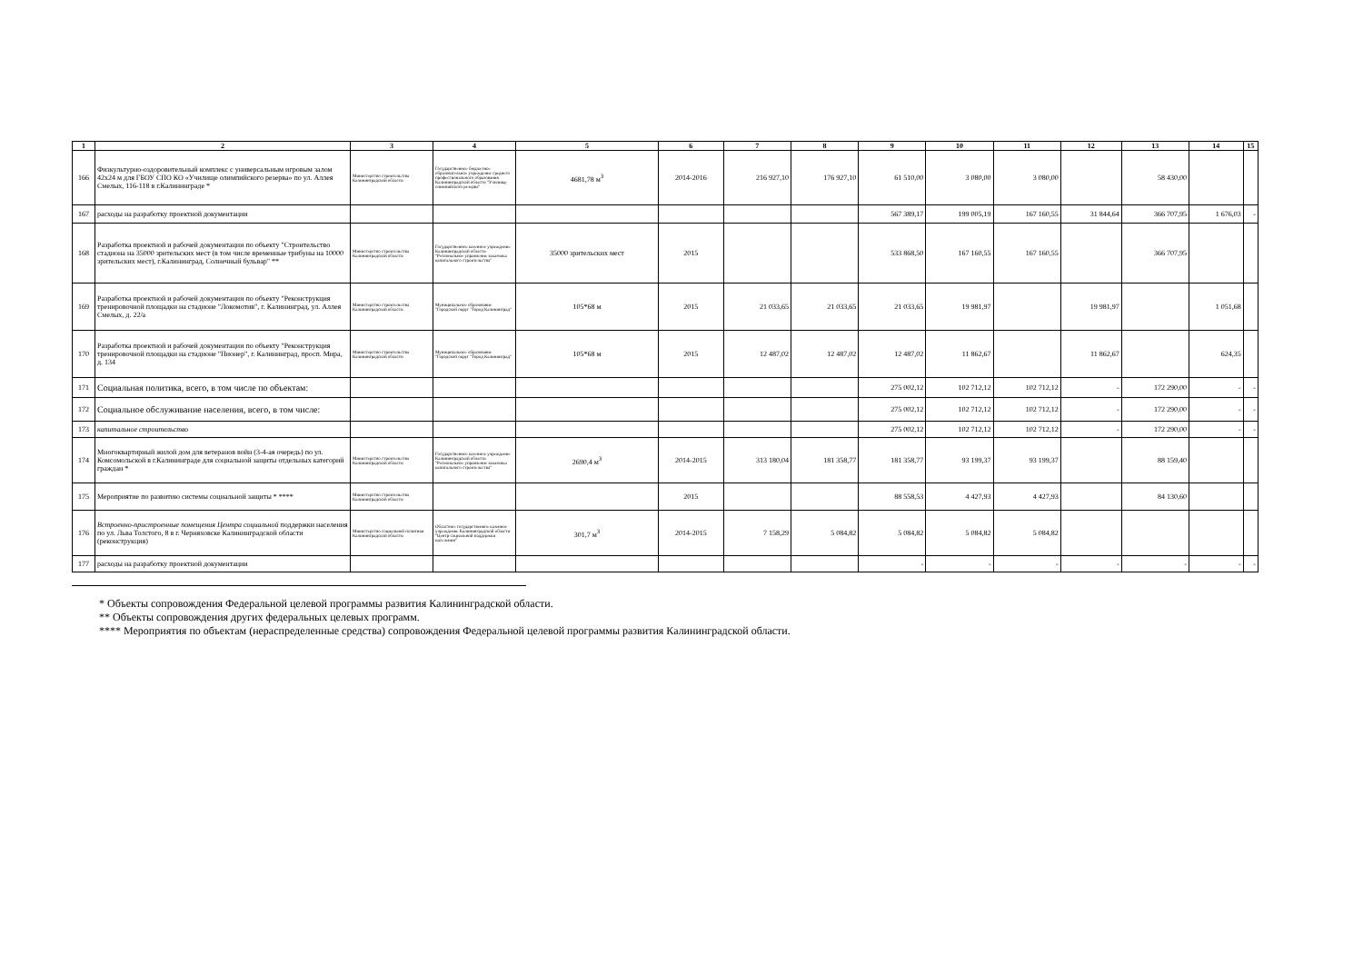| 1 | 2 | 3 | 4 | 5 | 6 | 7 | 8 | 9 | 10 | 11 | 12 | 13 | 14 | 15 |
| --- | --- | --- | --- | --- | --- | --- | --- | --- | --- | --- | --- | --- | --- | --- |
| 166 | Физкультурно-оздоровительный комплекс с универсальным игровым залом 42х24 м для ГБОУ СПО КО «Училище олимпийского резерва» по ул. Аллея Смелых, 116-118 в г.Калининграде * | Министерство строительства Калининградской области | Государственное бюджетное образовательное учреждение среднего профессионального образования Калининградской области "Училище олимпийского резерва" | 4681,78 м<sup>3</sup> | 2014-2016 | 216 927,10 | 176 927,10 | 61 510,00 | 3 080,00 | 3 080,00 | | 58 430,00 | | |
| 167 | расходы на разработку проектной документации | | | | | | | 567 389,17 | 199 005,19 | 167 160,55 | 31 844,64 | 366 707,95 | 1 676,03 | - |
| 168 | Разработка проектной и рабочей документации по объекту "Строительство стадиона на 35000 зрительских мест (в том числе временные трибуны на 10000 зрительских мест), г.Калининград, Солнечный бульвар" ** | Министерство строительства Калининградской области | Государственное казенное учреждение Калининградской области "Региональное управление заказчика капитального строительства" | 35000 зрительских мест | 2015 | | | 533 868,50 | 167 160,55 | 167 160,55 | | 366 707,95 | | |
| 169 | Разработка проектной и рабочей документации по объекту "Реконструкция тренировочной площадки на стадионе "Локомотив", г. Калининград, ул. Аллея Смелых, д. 22/а | Министерство строительства Калининградской области | Муниципальное образование "Городской округ "Город Калининград" | 105*68 м | 2015 | 21 033,65 | 21 033,65 | 21 033,65 | 19 981,97 | | 19 981,97 | | 1 051,68 | |
| 170 | Разработка проектной и рабочей документации по объекту "Реконструкция тренировочной площадки на стадионе "Пионер", г. Калининград, просп. Мира, д. 134 | Министерство строительства Калининградской области | Муниципальное образование "Городской округ "Город Калининград" | 105*68 м | 2015 | 12 487,02 | 12 487,02 | 12 487,02 | 11 862,67 | | 11 862,67 | | 624,35 | |
| 171 | Социальная политика, всего, в том числе по объектам: | | | | | | | 275 002,12 | 102 712,12 | 102 712,12 | - | 172 290,00 | - | - |
| 172 | Социальное обслуживание населения, всего, в том числе: | | | | | | | 275 002,12 | 102 712,12 | 102 712,12 | - | 172 290,00 | - | - |
| 173 | капитальное строительство | | | | | | | 275 002,12 | 102 712,12 | 102 712,12 | - | 172 290,00 | - | - |
| 174 | Многоквартирный жилой дом для ветеранов войн (3-4-ая очередь) по ул. Комсомольской в г.Калининграде для социальной защиты отдельных категорий граждан * | Министерство строительства Калининградской области | Государственное казенное учреждение Калининградской области "Региональное управление заказчика капитального строительства" | 2690,4 м<sup>3</sup> | 2014-2015 | 313 180,04 | 181 358,77 | 181 358,77 | 93 199,37 | 93 199,37 | | 88 159,40 | | |
| 175 | Мероприятие по развитию системы социальной защиты * **** | Министерство строительства Калининградской области | | | 2015 | | | 88 558,53 | 4 427,93 | 4 427,93 | | 84 130,60 | | |
| 176 | Встроенно-пристроенные помещения Центра социальной поддержки населения по ул. Льва Толстого, 8 в г. Черняховске Калининградской области (реконструкция) | Министерство социальной политики Калининградской области | Областное государственное казенное учреждение Калининградской области "Центр социальной поддержки населения" | 301,7 м<sup>3</sup> | 2014-2015 | 7 158,29 | 5 084,82 | 5 084,82 | 5 084,82 | 5 084,82 | | | | |
| 177 | расходы на разработку проектной документации | | | | | | | - | - | - | - | - | - | - |
* Объекты сопровождения Федеральной целевой программы развития Калининградской области.
** Объекты сопровождения других федеральных целевых программ.
**** Мероприятия по объектам (нераспределенные средства) сопровождения Федеральной целевой программы развития Калининградской области.